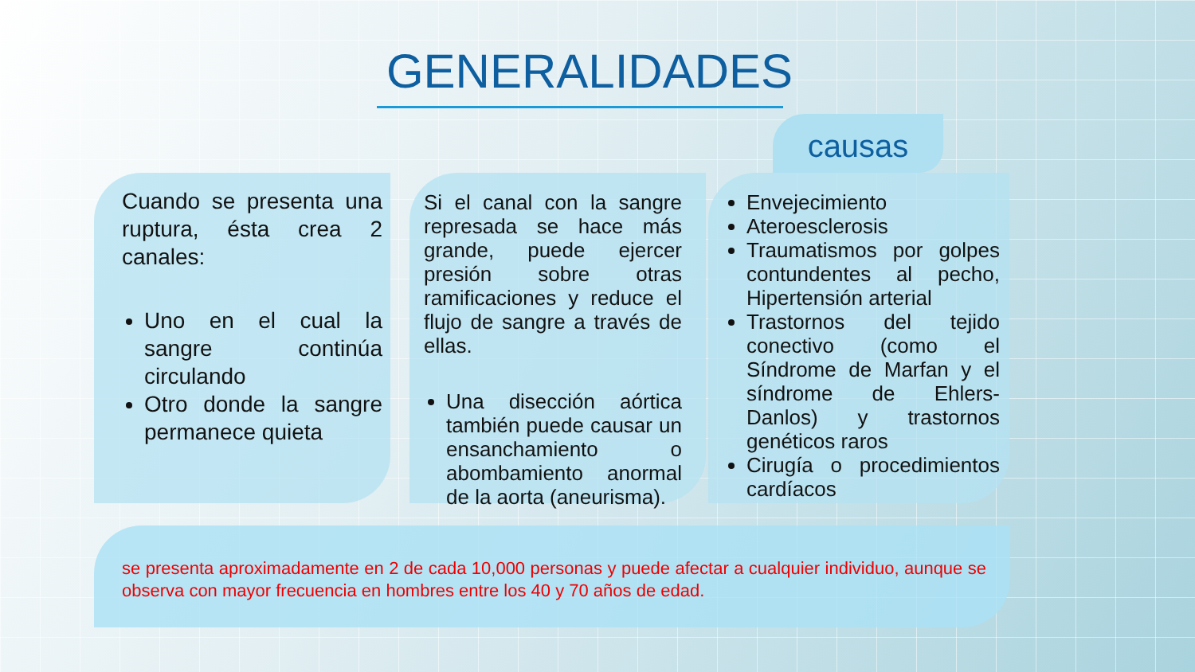GENERALIDADES
causas
Cuando se presenta una ruptura, ésta crea 2 canales:
Uno en el cual la sangre continúa circulando
Otro donde la sangre permanece quieta
Si el canal con la sangre represada se hace más grande, puede ejercer presión sobre otras ramificaciones y reduce el flujo de sangre a través de ellas.
Una disección aórtica también puede causar un ensanchamiento o abombamiento anormal de la aorta (aneurisma).
Envejecimiento
Ateroesclerosis
Traumatismos por golpes contundentes al pecho, Hipertensión arterial
Trastornos del tejido conectivo (como el Síndrome de Marfan y el síndrome de Ehlers-Danlos) y trastornos genéticos raros
Cirugía o procedimientos cardíacos
se presenta aproximadamente en 2 de cada 10,000 personas y puede afectar a cualquier individuo, aunque se observa con mayor frecuencia en hombres entre los 40 y 70 años de edad.